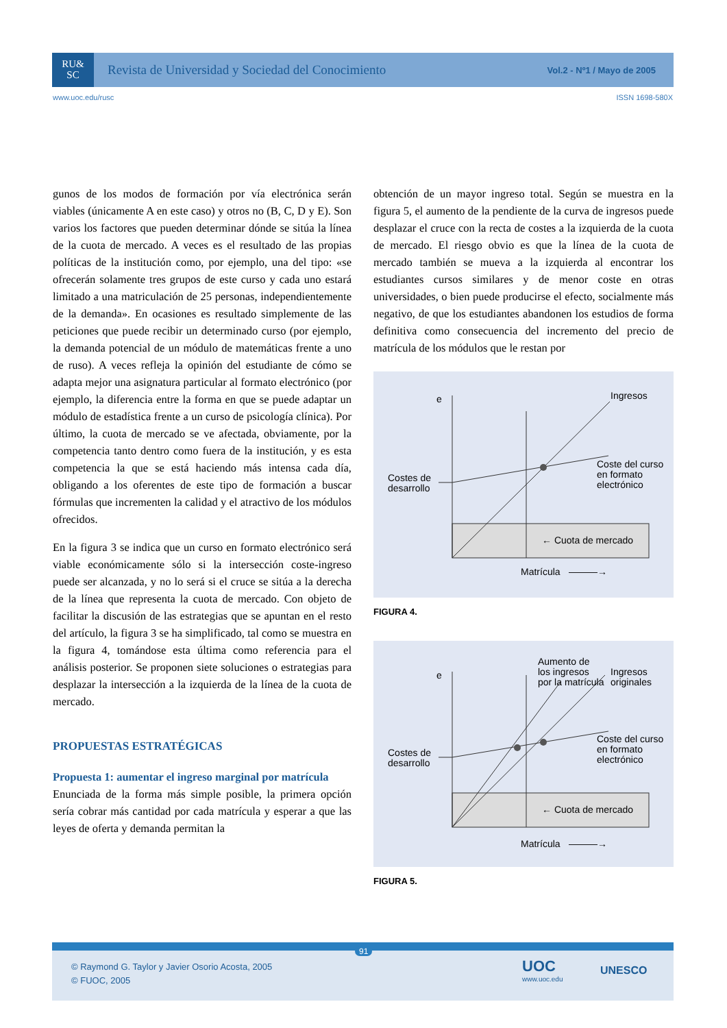RU&
SC
Revista de Universidad y Sociedad del Conocimiento
Vol.2 - Nº1 / Mayo de 2005
www.uoc.edu/rusc ISSN 1698-580X
gunos de los modos de formación por vía electrónica serán viables (únicamente A en este caso) y otros no (B, C, D y E). Son varios los factores que pueden determinar dónde se sitúa la línea de la cuota de mercado. A veces es el resultado de las propias políticas de la institución como, por ejemplo, una del tipo: «se ofrecerán solamente tres grupos de este curso y cada uno estará limitado a una matriculación de 25 personas, independientemente de la demanda». En ocasiones es resultado simplemente de las peticiones que puede recibir un determinado curso (por ejemplo, la demanda potencial de un módulo de matemáticas frente a uno de ruso). A veces refleja la opinión del estudiante de cómo se adapta mejor una asignatura particular al formato electrónico (por ejemplo, la diferencia entre la forma en que se puede adaptar un módulo de estadística frente a un curso de psicología clínica). Por último, la cuota de mercado se ve afectada, obviamente, por la competencia tanto dentro como fuera de la institución, y es esta competencia la que se está haciendo más intensa cada día, obligando a los oferentes de este tipo de formación a buscar fórmulas que incrementen la calidad y el atractivo de los módulos ofrecidos.
En la figura 3 se indica que un curso en formato electrónico será viable económicamente sólo si la intersección coste-ingreso puede ser alcanzada, y no lo será si el cruce se sitúa a la derecha de la línea que representa la cuota de mercado. Con objeto de facilitar la discusión de las estrategias que se apuntan en el resto del artículo, la figura 3 se ha simplificado, tal como se muestra en la figura 4, tomándose esta última como referencia para el análisis posterior. Se proponen siete soluciones o estrategias para desplazar la intersección a la izquierda de la línea de la cuota de mercado.
PROPUESTAS ESTRATÉGICAS
Propuesta 1: aumentar el ingreso marginal por matrícula
Enunciada de la forma más simple posible, la primera opción sería cobrar más cantidad por cada matrícula y esperar a que las leyes de oferta y demanda permitan la
obtención de un mayor ingreso total. Según se muestra en la figura 5, el aumento de la pendiente de la curva de ingresos puede desplazar el cruce con la recta de costes a la izquierda de la cuota de mercado. El riesgo obvio es que la línea de la cuota de mercado también se mueva a la izquierda al encontrar los estudiantes cursos similares y de menor coste en otras universidades, o bien puede producirse el efecto, socialmente más negativo, de que los estudiantes abandonen los estudios de forma definitiva como consecuencia del incremento del precio de matrícula de los módulos que le restan por
e
Ingresos
Coste del curso
en formato
electrónico
Costes de
desarrollo
← Cuota de mercado
Matrícula
———→
FIGURA 4.
e
Aumento de
los ingresos
por la matrícula
Ingresos
originales
Coste del curso
en formato
electrónico
Costes de
desarrollo
← Cuota de mercado
Matrícula
———→
FIGURA 5.
© Raymond G. Taylor y Javier Osorio Acosta, 2005
© FUOC, 2005
91
UOC
www.uoc.edu
UNESCO